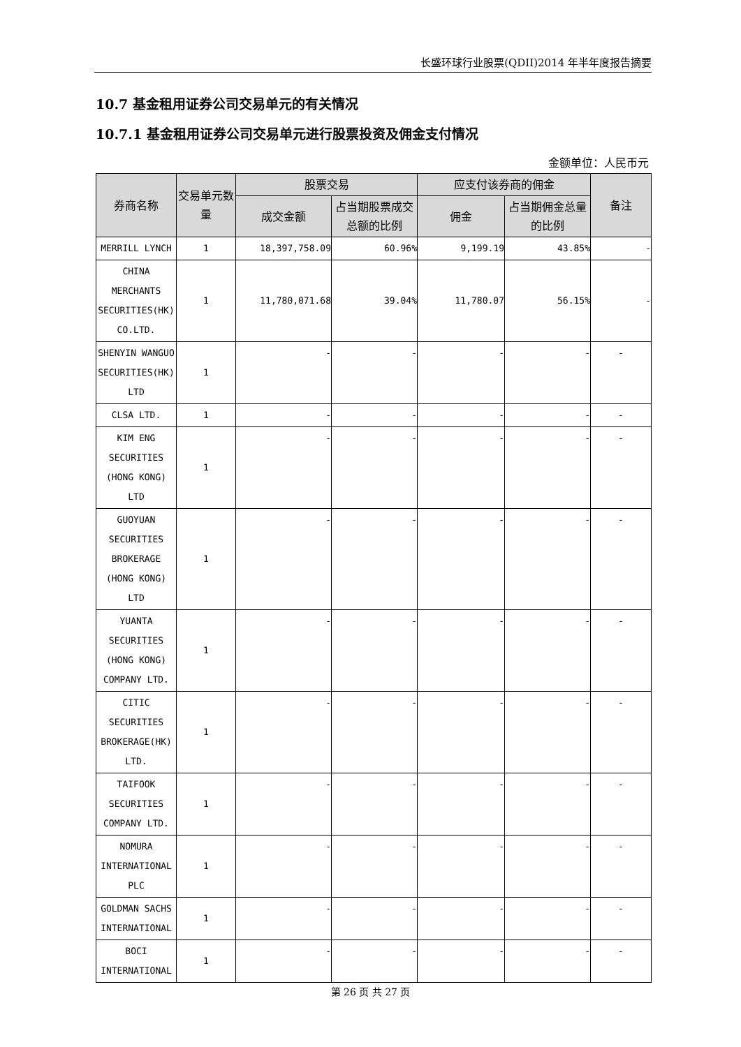长盛环球行业股票(QDII)2014 年半年度报告摘要
10.7 基金租用证券公司交易单元的有关情况
10.7.1 基金租用证券公司交易单元进行股票投资及佣金支付情况
金额单位：人民币元
| 券商名称 | 交易单元数量 | 股票交易 | | 应支付该券商的佣金 | | 备注 |
| --- | --- | --- | --- | --- | --- | --- |
| | | 成交金额 | 占当期股票成交总额的比例 | 佣金 | 占当期佣金总量的比例 | |
| MERRILL LYNCH | 1 | 18,397,758.09 | 60.96% | 9,199.19 | 43.85% | - |
| CHINA MERCHANTS SECURITIES(HK) CO.LTD. | 1 | 11,780,071.68 | 39.04% | 11,780.07 | 56.15% | - |
| SHENYIN WANGUO SECURITIES(HK) LTD | 1 | - | - | - | - | - |
| CLSA LTD. | 1 | - | - | - | - | - |
| KIM ENG SECURITIES (HONG KONG) LTD | 1 | - | - | - | - | - |
| GUOYUAN SECURITIES BROKERAGE (HONG KONG) LTD | 1 | - | - | - | - | - |
| YUANTA SECURITIES (HONG KONG) COMPANY LTD. | 1 | - | - | - | - | - |
| CITIC SECURITIES BROKERAGE(HK) LTD. | 1 | - | - | - | - | - |
| TAIFOOK SECURITIES COMPANY LTD. | 1 | - | - | - | - | - |
| NOMURA INTERNATIONAL PLC | 1 | - | - | - | - | - |
| GOLDMAN SACHS INTERNATIONAL | 1 | - | - | - | - | - |
| BOCI INTERNATIONAL | 1 | - | - | - | - | - |
第 26 页 共 27 页